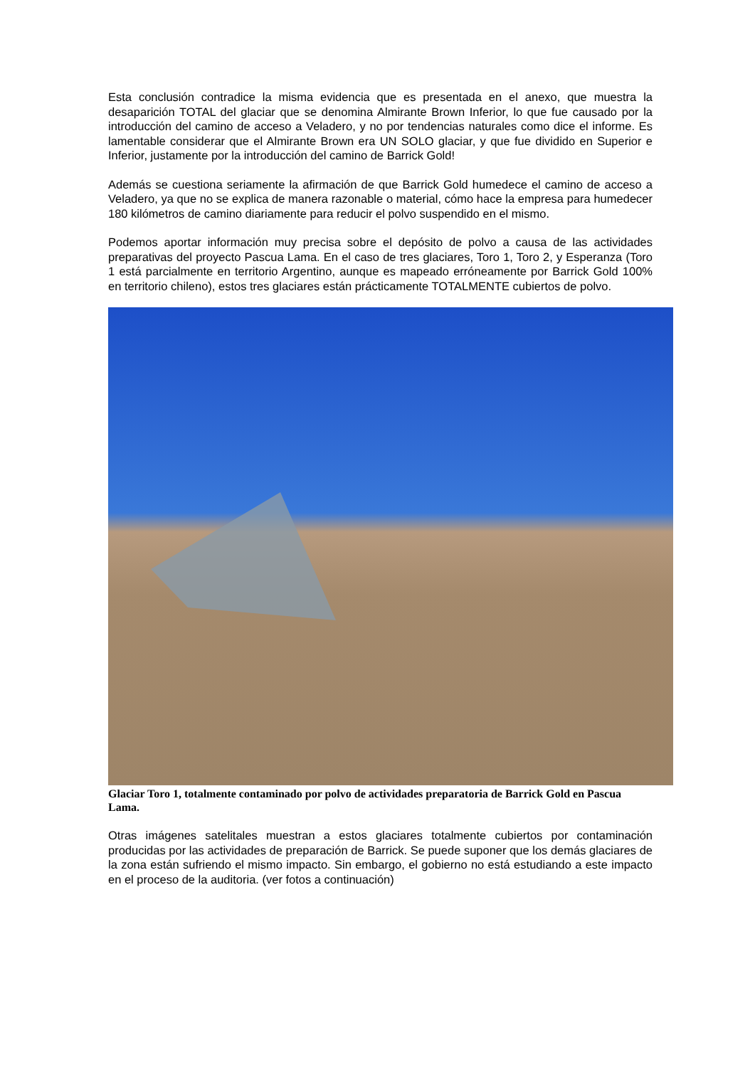Esta conclusión contradice la misma evidencia que es presentada en el anexo, que muestra la desaparición TOTAL del glaciar que se denomina Almirante Brown Inferior, lo que fue causado por la introducción del camino de acceso a Veladero, y no por tendencias naturales como dice el informe. Es lamentable considerar que el Almirante Brown era UN SOLO glaciar, y que fue dividido en Superior e Inferior, justamente por la introducción del camino de Barrick Gold!
Además se cuestiona seriamente la afirmación de que Barrick Gold humedece el camino de acceso a Veladero, ya que no se explica de manera razonable o material, cómo hace la empresa para humedecer 180 kilómetros de camino diariamente para reducir el polvo suspendido en el mismo.
Podemos aportar información muy precisa sobre el depósito de polvo a causa de las actividades preparativas del proyecto Pascua Lama. En el caso de tres glaciares, Toro 1, Toro 2, y Esperanza (Toro 1 está parcialmente en territorio Argentino, aunque es mapeado erróneamente por Barrick Gold 100% en territorio chileno), estos tres glaciares están prácticamente TOTALMENTE cubiertos de polvo.
Glaciar Toro 1, totalmente contaminado por polvo de actividades preparatoria de Barrick Gold en Pascua Lama.
Otras imágenes satelitales muestran a estos glaciares totalmente cubiertos por contaminación producidas por las actividades de preparación de Barrick. Se puede suponer que los demás glaciares de la zona están sufriendo el mismo impacto. Sin embargo, el gobierno no está estudiando a este impacto en el proceso de la auditoria. (ver fotos a continuación)